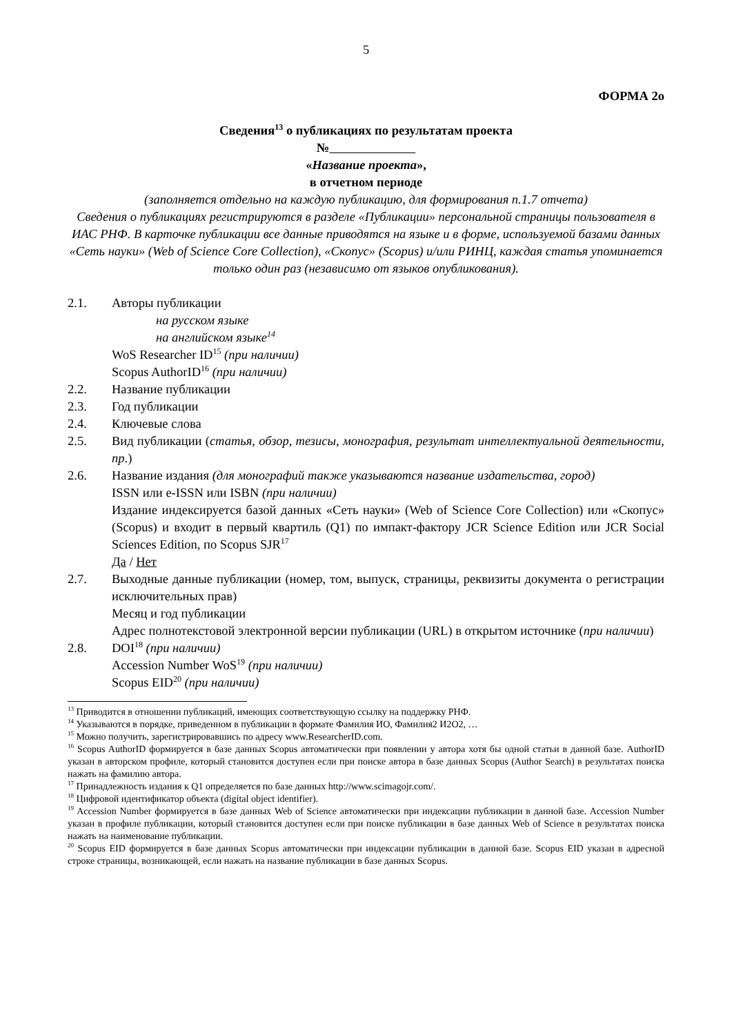5
ФОРМА 2о
Сведения<sup>13</sup> о публикациях по результатам проекта
№
«Название проекта»,
в отчетном периоде
(заполняется отдельно на каждую публикацию, для формирования п.1.7 отчета)
Сведения о публикациях регистрируются в разделе «Публикации» персональной страницы пользователя в ИАС РНФ. В карточке публикации все данные приводятся на языке и в форме, используемой базами данных «Сеть науки» (Web of Science Core Collection), «Скопус» (Scopus) и/или РИНЦ, каждая статья упоминается только один раз (независимо от языков опубликования).
2.1. Авторы публикации
на русском языке
на английском языке<sup>14</sup>
WoS Researcher ID<sup>15</sup> (при наличии)
Scopus AuthorID<sup>16</sup> (при наличии)
2.2. Название публикации
2.3. Год публикации
2.4. Ключевые слова
2.5. Вид публикации (статья, обзор, тезисы, монография, результат интеллектуальной деятельности, пр.)
2.6. Название издания (для монографий также указываются название издательства, город)
ISSN или e-ISSN или ISBN (при наличии)
Издание индексируется базой данных «Сеть науки» (Web of Science Core Collection) или «Скопус» (Scopus) и входит в первый квартиль (Q1) по импакт-фактору JCR Science Edition или JCR Social Sciences Edition, по Scopus SJR<sup>17</sup>
Да / Нет
2.7. Выходные данные публикации (номер, том, выпуск, страницы, реквизиты документа о регистрации исключительных прав)
Месяц и год публикации
Адрес полнотекстовой электронной версии публикации (URL) в открытом источнике (при наличии)
2.8. DOI<sup>18</sup> (при наличии)
Accession Number WoS<sup>19</sup> (при наличии)
Scopus EID<sup>20</sup> (при наличии)
<sup>13</sup> Приводится в отношении публикаций, имеющих соответствующую ссылку на поддержку РНФ.
<sup>14</sup> Указываются в порядке, приведенном в публикации в формате Фамилия ИО, Фамилия2 И2О2, …
<sup>15</sup> Можно получить, зарегистрировавшись по адресу www.ResearcherID.com.
<sup>16</sup> Scopus AuthorID формируется в базе данных Scopus автоматически при появлении у автора хотя бы одной статьи в данной базе. AuthorID указан в авторском профиле, который становится доступен если при поиске автора в базе данных Scopus (Author Search) в результатах поиска нажать на фамилию автора.
<sup>17</sup> Принадлежность издания к Q1 определяется по базе данных http://www.scimagojr.com/.
<sup>18</sup> Цифровой идентификатор объекта (digital object identifier).
<sup>19</sup> Accession Number формируется в базе данных Web of Science автоматически при индексации публикации в данной базе. Accession Number указан в профиле публикации, который становится доступен если при поиске публикации в базе данных Web of Science в результатах поиска нажать на наименование публикации.
<sup>20</sup> Scopus EID формируется в базе данных Scopus автоматически при индексации публикации в данной базе. Scopus EID указан в адресной строке страницы, возникающей, если нажать на название публикации в базе данных Scopus.